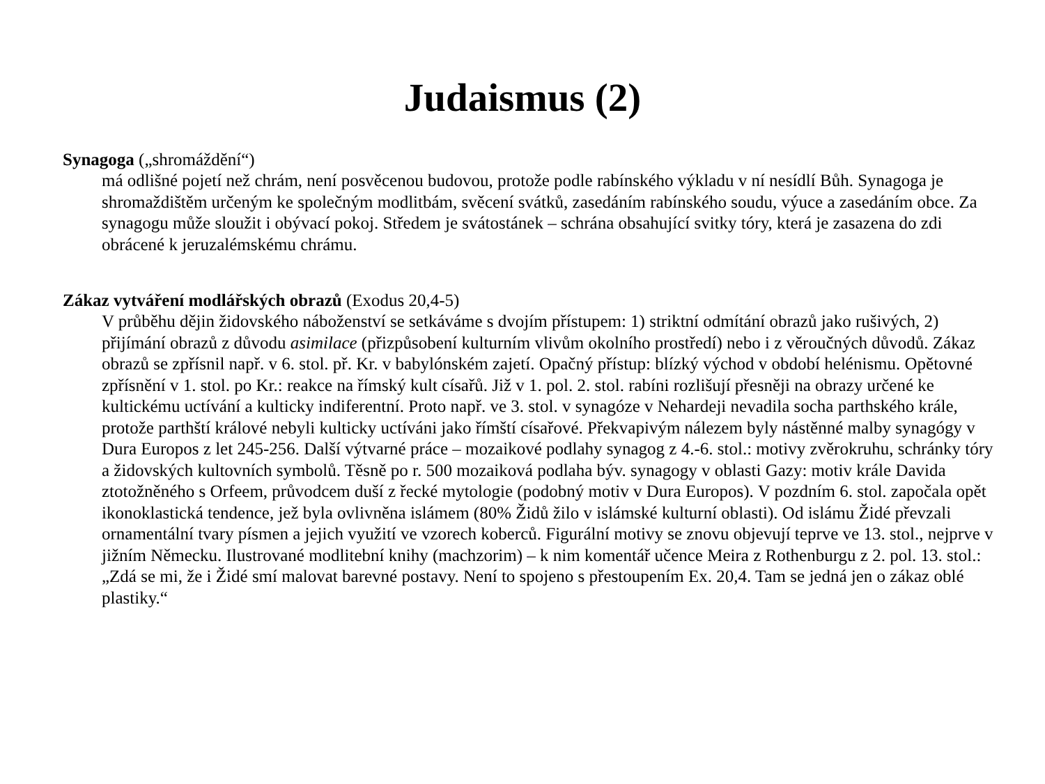Judaismus (2)
Synagoga („shromáždění“)
má odlišné pojetí než chrám, není posvěcenou budovou, protože podle rabínského výkladu v ní nesídlí Bůh. Synagoga je shromaždištěm určeným ke společným modlitbám, svěcení svátků, zasedáním rabínského soudu, výuce a zasedáním obce. Za synagogu může sloužit i obývací pokoj. Středem je svátostánek – schrána obsahující svitky tóry, která je zasazena do zdi obrácené k jeruzalémskému chrámu.
Zákaz vytváření modlářských obrazů (Exodus 20,4-5)
V průběhu dějin židovského náboženství se setkáváme s dvojím přístupem: 1) striktní odmítání obrazů jako rušivých, 2) přijímání obrazů z důvodu asimilace (přizpůsobení kulturním vlivům okolního prostředí) nebo i z věroučných důvodů. Zákaz obrazů se zpřísnil např. v 6. stol. př. Kr. v babylónském zajetí. Opačný přístup: blízký východ v období helénismu. Opětovné zpřísnění v 1. stol. po Kr.: reakce na římský kult císařů. Již v 1. pol. 2. stol. rabíni rozlišují přesněji na obrazy určené ke kultickému uctívání a kulticky indiferentní. Proto např. ve 3. stol. v synagóze v Nehardeji nevadila socha parthského krále, protože parthští králové nebyli kulticky uctíváni jako římští císařové. Překvapivým nálezem byly nástěnné malby synagógy v Dura Europos z let 245-256. Další výtvarné práce – mozaikové podlahy synagog z 4.-6. stol.: motivy zvěrokruhu, schránky tóry a židovských kultovních symbolů. Těsně po r. 500 mozaiková podlaha býv. synagogy v oblasti Gazy: motiv krále Davida ztotožněného s Orfeem, průvodcem duší z řecké mytologie (podobný motiv v Dura Europos). V pozdním 6. stol. započala opět ikonoklastická tendence, jež byla ovlivněna islámem (80% Židů žilo v islámské kulturní oblasti). Od islámu Židé převzali ornamentální tvary písmen a jejich využití ve vzorech koberců. Figurální motivy se znovu objevují teprve ve 13. stol., nejprve v jižním Německu. Ilustrované modlitební knihy (machzorim) – k nim komentář učence Meira z Rothenburgu z 2. pol. 13. stol.: „Zdá se mi, že i Židé smí malovat barevné postavy. Není to spojeno s přestoupením Ex. 20,4. Tam se jedná jen o zákaz oblé plastiky.“